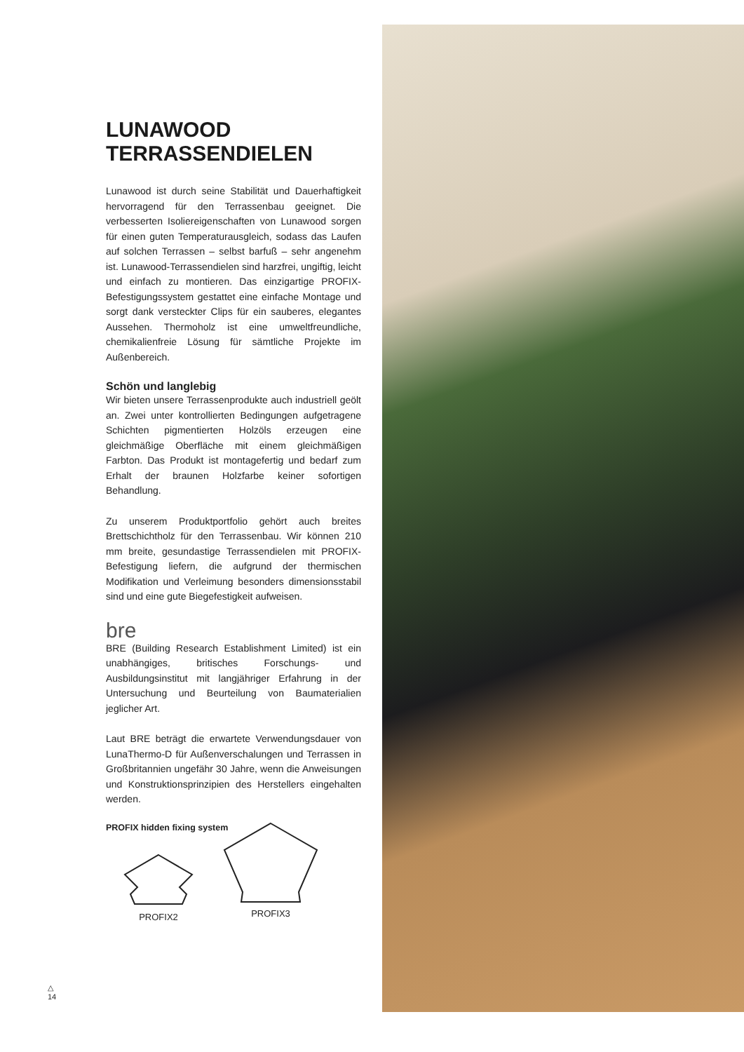LUNAWOOD TERRASSENDIELEN
Lunawood ist durch seine Stabilität und Dauerhaftigkeit hervorragend für den Terrassenbau geeignet. Die verbesserten Isoliereigenschaften von Lunawood sorgen für einen guten Temperaturausgleich, sodass das Laufen auf solchen Terrassen – selbst barfuß – sehr angenehm ist. Lunawood-Terrassendielen sind harzfrei, ungiftig, leicht und einfach zu montieren. Das einzigartige PROFIX-Befestigungssystem gestattet eine einfache Montage und sorgt dank versteckter Clips für ein sauberes, elegantes Aussehen. Thermoholz ist eine umweltfreundliche, chemikalienfreie Lösung für sämtliche Projekte im Außenbereich.
Schön und langlebig
Wir bieten unsere Terrassenprodukte auch industriell geölt an. Zwei unter kontrollierten Bedingungen aufgetragene Schichten pigmentierten Holzöls erzeugen eine gleichmäßige Oberfläche mit einem gleichmäßigen Farbton. Das Produkt ist montagefertig und bedarf zum Erhalt der braunen Holzfarbe keiner sofortigen Behandlung.
Zu unserem Produktportfolio gehört auch breites Brettschichtholz für den Terrassenbau. Wir können 210 mm breite, gesundastige Terrassendielen mit PROFIX-Befestigung liefern, die aufgrund der thermischen Modifikation und Verleimung besonders dimensionsstabil sind und eine gute Biegefestigkeit aufweisen.
bre
BRE (Building Research Establishment Limited) ist ein unabhängiges, britisches Forschungs- und Ausbildungsinstitut mit langjähriger Erfahrung in der Untersuchung und Beurteilung von Baumaterialien jeglicher Art.
Laut BRE beträgt die erwartete Verwendungsdauer von LunaThermo-D für Außenverschalungen und Terrassen in Großbritannien ungefähr 30 Jahre, wenn die Anweisungen und Konstruktionsprinzipien des Herstellers eingehalten werden.
PROFIX hidden fixing system
PROFIX2
PROFIX3
△
14